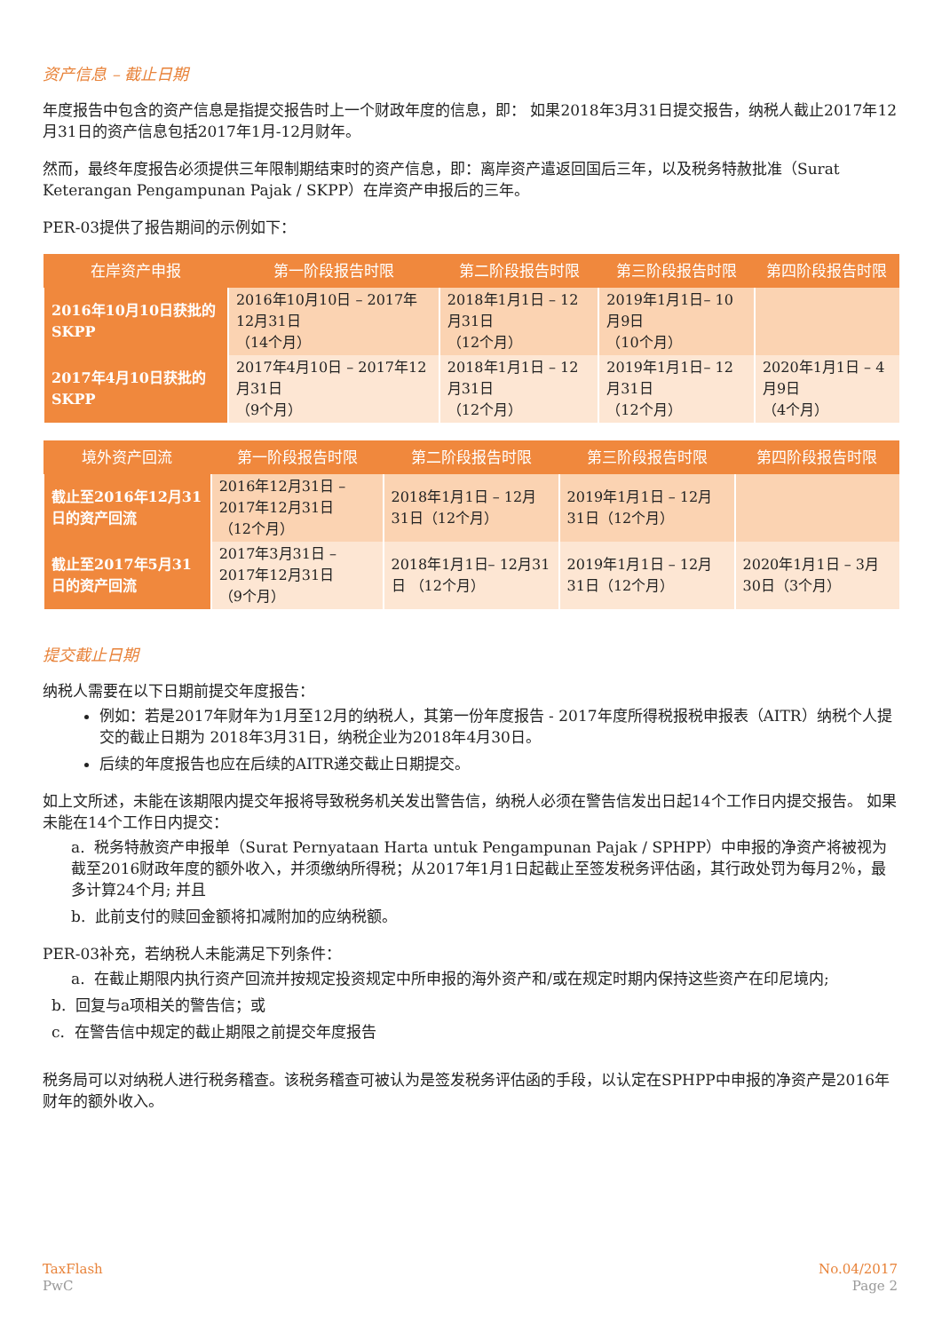资产信息 – 截止日期
年度报告中包含的资产信息是指提交报告时上一个财政年度的信息，即： 如果2018年3月31日提交报告，纳税人截止2017年12月31日的资产信息包括2017年1月-12月财年。
然而，最终年度报告必须提供三年限制期结束时的资产信息，即：离岸资产遣返回国后三年，以及税务特赦批准（Surat Keterangan Pengampunan Pajak / SKPP）在岸资产申报后的三年。
PER-03提供了报告期间的示例如下：
| 在岸资产申报 | 第一阶段报告时限 | 第二阶段报告时限 | 第三阶段报告时限 | 第四阶段报告时限 |
| --- | --- | --- | --- | --- |
| 2016年10月10日获批的SKPP | 2016年10月10日 – 2017年12月31日 （14个月） | 2018年1月1日 – 12月31日 （12个月） | 2019年1月1日– 10月9日 （10个月） | |
| 2017年4月10日获批的SKPP | 2017年4月10日 – 2017年12月31日 （9个月） | 2018年1月1日 – 12月31日 （12个月） | 2019年1月1日– 12月31日 （12个月） | 2020年1月1日 – 4月9日 （4个月） |
| 境外资产回流 | 第一阶段报告时限 | 第二阶段报告时限 | 第三阶段报告时限 | 第四阶段报告时限 |
| --- | --- | --- | --- | --- |
| 截止至2016年12月31日的资产回流 | 2016年12月31日 – 2017年12月31日 （12个月） | 2018年1月1日 – 12月31日（12个月） | 2019年1月1日 – 12月31日（12个月） | |
| 截止至2017年5月31日的资产回流 | 2017年3月31日 – 2017年12月31日 （9个月） | 2018年1月1日– 12月31日 （12个月） | 2019年1月1日 – 12月31日（12个月） | 2020年1月1日 – 3月30日（3个月） |
提交截止日期
纳税人需要在以下日期前提交年度报告：
例如：若是2017年财年为1月至12月的纳税人，其第一份年度报告 - 2017年度所得税报税申报表（AITR）纳税个人提交的截止日期为 2018年3月31日，纳税企业为2018年4月30日。
后续的年度报告也应在后续的AITR递交截止日期提交。
如上文所述，未能在该期限内提交年报将导致税务机关发出警告信，纳税人必须在警告信发出日起14个工作日内提交报告。 如果未能在14个工作日内提交：
a. 税务特赦资产申报单（Surat Pernyataan Harta untuk Pengampunan Pajak / SPHPP）中申报的净资产将被视为截至2016财政年度的额外收入，并须缴纳所得税；从2017年1月1日起截止至签发税务评估函，其行政处罚为每月2％，最多计算24个月; 并且
b. 此前支付的赎回金额将扣减附加的应纳税额。
PER-03补充，若纳税人未能满足下列条件：
a. 在截止期限内执行资产回流并按规定投资规定中所申报的海外资产和/或在规定时期内保持这些资产在印尼境内;
b. 回复与a项相关的警告信；或
c. 在警告信中规定的截止期限之前提交年度报告
税务局可以对纳税人进行税务稽查。该税务稽查可被认为是签发税务评估函的手段，以认定在SPHPP中申报的净资产是2016年财年的额外收入。
TaxFlash
PwC
No.04/2017
Page 2